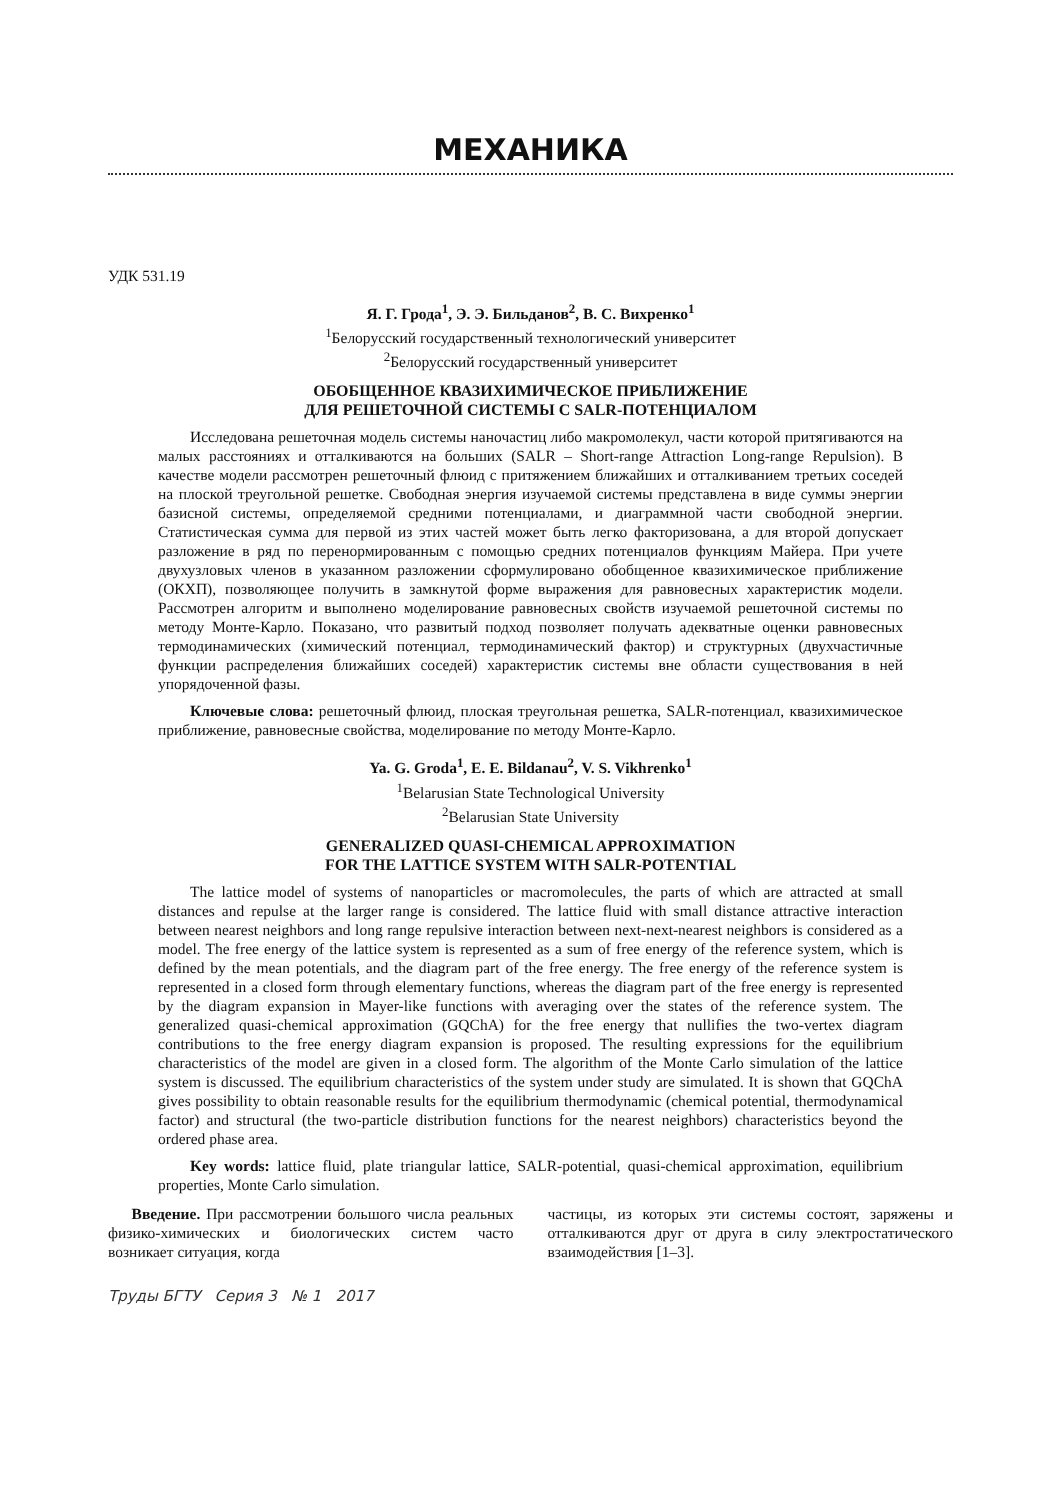МЕХАНИКА
УДК 531.19
Я. Г. Грода<sup>1</sup>, Э. Э. Бильданов<sup>2</sup>, В. С. Вихренко<sup>1</sup>
<sup>1</sup> Белорусский государственный технологический университет
<sup>2</sup> Белорусский государственный университет
ОБОБЩЕННОЕ КВАЗИХИМИЧЕСКОЕ ПРИБЛИЖЕНИЕ
ДЛЯ РЕШЕТОЧНОЙ СИСТЕМЫ С SALR-ПОТЕНЦИАЛОМ
Исследована решеточная модель системы наночастиц либо макромолекул, части которой притягиваются на малых расстояниях и отталкиваются на больших (SALR – Short-range Attraction Long-range Repulsion). В качестве модели рассмотрен решеточный флюид с притяжением ближайших и отталкиванием третьих соседей на плоской треугольной решетке. Свободная энергия изучаемой системы представлена в виде суммы энергии базисной системы, определяемой средними потенциалами, и диаграммной части свободной энергии. Статистическая сумма для первой из этих частей может быть легко факторизована, а для второй допускает разложение в ряд по перенормированным с помощью средних потенциалов функциям Майера. При учете двухузловых членов в указанном разложении сформулировано обобщенное квазихимическое приближение (ОКХП), позволяющее получить в замкнутой форме выражения для равновесных характеристик модели. Рассмотрен алгоритм и выполнено моделирование равновесных свойств изучаемой решеточной системы по методу Монте-Карло. Показано, что развитый подход позволяет получать адекватные оценки равновесных термодинамических (химический потенциал, термодинамический фактор) и структурных (двухчастичные функции распределения ближайших соседей) характеристик системы вне области существования в ней упорядоченной фазы.
Ключевые слова: решеточный флюид, плоская треугольная решетка, SALR-потенциал, квазихимическое приближение, равновесные свойства, моделирование по методу Монте-Карло.
Ya. G. Groda<sup>1</sup>, E. E. Bildanau<sup>2</sup>, V. S. Vikhrenko<sup>1</sup>
<sup>1</sup> Belarusian State Technological University
<sup>2</sup> Belarusian State University
GENERALIZED QUASI-CHEMICAL APPROXIMATION
FOR THE LATTICE SYSTEM WITH SALR-POTENTIAL
The lattice model of systems of nanoparticles or macromolecules, the parts of which are attracted at small distances and repulse at the larger range is considered. The lattice fluid with small distance attractive interaction between nearest neighbors and long range repulsive interaction between next-next-nearest neighbors is considered as a model. The free energy of the lattice system is represented as a sum of free energy of the reference system, which is defined by the mean potentials, and the diagram part of the free energy. The free energy of the reference system is represented in a closed form through elementary functions, whereas the diagram part of the free energy is represented by the diagram expansion in Mayer-like functions with averaging over the states of the reference system. The generalized quasi-chemical approximation (GQChA) for the free energy that nullifies the two-vertex diagram contributions to the free energy diagram expansion is proposed. The resulting expressions for the equilibrium characteristics of the model are given in a closed form. The algorithm of the Monte Carlo simulation of the lattice system is discussed. The equilibrium characteristics of the system under study are simulated. It is shown that GQChA gives possibility to obtain reasonable results for the equilibrium thermodynamic (chemical potential, thermodynamical factor) and structural (the two-particle distribution functions for the nearest neighbors) characteristics beyond the ordered phase area.
Key words: lattice fluid, plate triangular lattice, SALR-potential, quasi-chemical approximation, equilibrium properties, Monte Carlo simulation.
Введение. При рассмотрении большого числа реальных физико-химических и биологических систем часто возникает ситуация, когда
частицы, из которых эти системы состоят, заряжены и отталкиваются друг от друга в силу электростатического взаимодействия [1–3].
Труды БГТУ Серия 3 № 1 2017